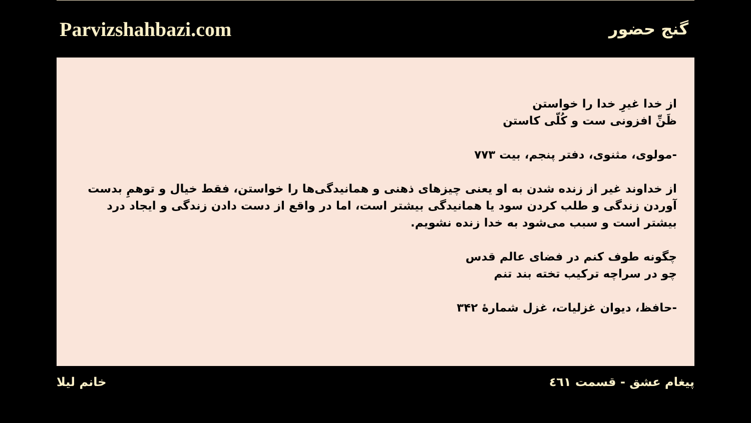Parvizshahbazi.com
گنج حضور
از خدا غیرِ خدا را خواستن
ظَنِّ افزونی ست و کُلّی کاستن
-مولوی، مثنوی، دفتر پنجم، بیت ۷۷۳
از خداوند غیر از زنده شدن به او یعنی چیزهای ذهنی و همانیدگی‌ها را خواستن، فقط خیال و توهمِ بدست آوردن زندگی و طلب کردن سود یا همانیدگی بیشتر است، اما در واقع از دست دادن زندگی و ایجاد درد بیشتر است و سبب می‌شود به خدا زنده نشویم.
چگونه طوف کنم در فضای عالم قدس
چو در سراچه ترکیب تخته بند تنم
-حافظ، دیوان غزلیات، غزل شمارهٔ ۳۴۲
پیغام عشق - قسمت ٤٦١ خانم لیلا